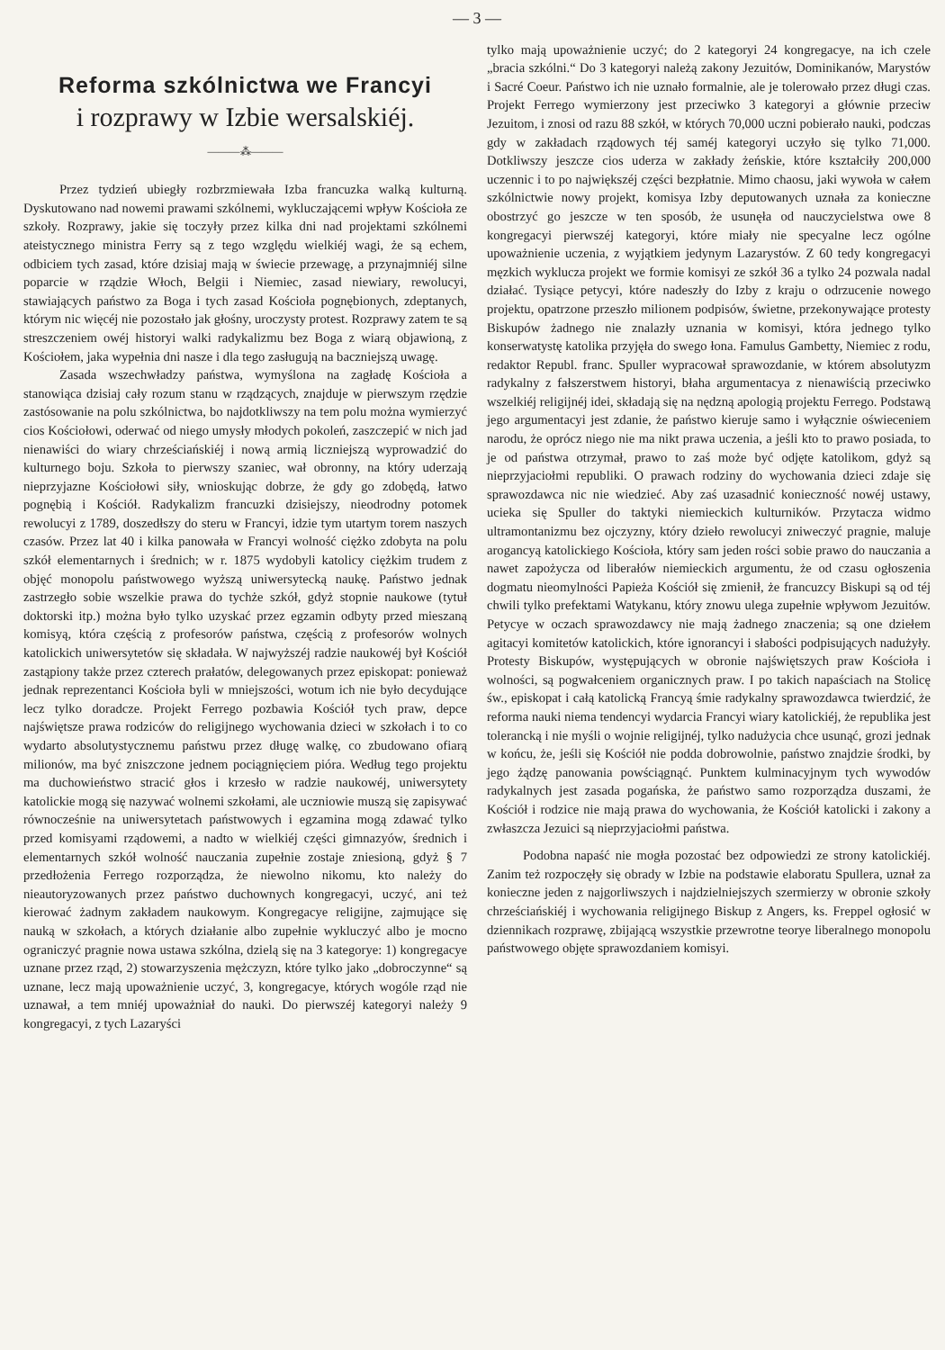— 3 —
Reforma szkólnictwa we Francyi
i rozprawy w Izbie wersalskiéj.
———⁂———
Przez tydzień ubiegły rozbrzmiewała Izba francuzka walką kulturną. Dyskutowano nad nowemi prawami szkólnemi, wykluczającemi wpływ Kościoła ze szkoły. Rozprawy, jakie się toczyły przez kilka dni nad projektami szkólnemi ateistycznego ministra Ferry są z tego względu wielkiéj wagi, że są echem, odbiciem tych zasad, które dzisiaj mają w świecie przewagę, a przynajmniéj silne poparcie w rządzie Włoch, Belgii i Niemiec, zasad niewiary, rewolucyi, stawiających państwo za Boga i tych zasad Kościoła pognębionych, zdeptanych, którym nic więcéj nie pozostało jak głośny, uroczysty protest. Rozprawy zatem te są streszczeniem owéj historyi walki radykalizmu bez Boga z wiarą objawioną, z Kościołem, jaka wypełnia dni nasze i dla tego zasługują na baczniejszą uwagę.
Zasada wszechwładzy państwa, wymyślona na zagładę Kościoła a stanowiąca dzisiaj cały rozum stanu w rządzących, znajduje w pierwszym rzędzie zastósowanie na polu szkólnictwa, bo najdotkliwszy na tem polu można wymierzyć cios Kościołowi, oderwać od niego umysły młodych pokoleń, zaszczepić w nich jad nienawiści do wiary chrześciańskiéj i nową armią liczniejszą wyprowadzić do kulturnego boju. Szkoła to pierwszy szaniec, wał obronny, na który uderzają nieprzyjazne Kościołowi siły, wnioskując dobrze, że gdy go zdobędą, łatwo pognębią i Kościół. Radykalizm francuzki dzisiejszy, nieodrodny potomek rewolucyi z 1789, doszedłszy do steru w Francyi, idzie tym utartym torem naszych czasów. Przez lat 40 i kilka panowała w Francyi wolność ciężko zdobyta na polu szkół elementarnych i średnich; w r. 1875 wydobyli katolicy ciężkim trudem z objęć monopolu państwowego wyższą uniwersytecką naukę. Państwo jednak zastrzegło sobie wszelkie prawa do tychże szkół, gdyż stopnie naukowe (tytuł doktorski itp.) można było tylko uzyskać przez egzamin odbyty przed mieszaną komisyą, która częścią z profesorów państwa, częścią z profesorów wolnych katolickich uniwersytetów się składała. W najwyższéj radzie naukowéj był Kościół zastąpiony także przez czterech prałatów, delegowanych przez episkopat: ponieważ jednak reprezentanci Kościoła byli w mniejszości, wotum ich nie było decydujące lecz tylko doradcze. Projekt Ferrego pozbawia Kościół tych praw, depce najświętsze prawa rodziców do religijnego wychowania dzieci w szkołach i to co wydarto absolutystycznemu państwu przez długę walkę, co zbudowano ofiarą milionów, ma być zniszczone jednem pociągnięciem pióra. Według tego projektu ma duchowieństwo stracić głos i krzesło w radzie naukowéj, uniwersytety katolickie mogą się nazywać wolnemi szkołami, ale uczniowie muszą się zapisywać równocześnie na uniwersytetach państwowych i egzamina mogą zdawać tylko przed komisyami rządowemi, a nadto w wielkiéj części gimnazyów, średnich i elementarnych szkół wolność nauczania zupełnie zostaje zniesioną, gdyż § 7 przedłożenia Ferrego rozporządza, że niewolno nikomu, kto należy do nieautoryzowanych przez państwo duchownych kongregacyi, uczyć, ani też kierować żadnym zakładem naukowym. Kongregacye religijne, zajmujące się nauką w szkołach, a których działanie albo zupełnie wykluczyć albo je mocno ograniczyć pragnie nowa ustawa szkólna, dzielą się na 3 kategorye: 1) kongregacye uznane przez rząd, 2) stowarzyszenia mężczyzn, które tylko jako „dobroczynne“ są uznane, lecz mają upoważnienie uczyć, 3, kongregacye, których wogóle rząd nie uznawał, a tem mniéj upoważniał do nauki. Do pierwszéj kategoryi należy 9 kongregacyi, z tych Lazaryści
tylko mają upoważnienie uczyć; do 2 kategoryi 24 kongregacye, na ich czele „bracia szkólni.“ Do 3 kategoryi należą zakony Jezuitów, Dominikanów, Marystów i Sacré Coeur. Państwo ich nie uznało formalnie, ale je tolerowało przez długi czas. Projekt Ferrego wymierzony jest przeciwko 3 kategoryi a głównie przeciw Jezuitom, i znosi od razu 88 szkół, w których 70,000 uczni pobierało nauki, podczas gdy w zakładach rządowych téj saméj kategoryi uczyło się tylko 71,000. Dotkliwszy jeszcze cios uderza w zakłady żeńskie, które kształciły 200,000 uczennic i to po największéj części bezpłatnie. Mimo chaosu, jaki wywoła w całem szkólnictwie nowy projekt, komisya Izby deputowanych uznała za konieczne obostrzyć go jeszcze w ten sposób, że usunęła od nauczycielstwa owe 8 kongregacyi pierwszéj kategoryi, które miały nie specyalne lecz ogólne upoważnienie uczenia, z wyjątkiem jedynym Lazarystów. Z 60 tedy kongregacyi męzkich wyklucza projekt we formie komisyi ze szkół 36 a tylko 24 pozwala nadal działać. Tysiące petycyi, które nadeszły do Izby z kraju o odrzucenie nowego projektu, opatrzone przeszło milionem podpisów, świetne, przekonywające protesty Biskupów żadnego nie znalazły uznania w komisyi, która jednego tylko konserwatystę katolika przyjęła do swego łona. Famulus Gambetty, Niemiec z rodu, redaktor Republ. franc. Spuller wypracował sprawozdanie, w którem absolutyzm radykalny z fałszerstwem historyi, błaha argumentacya z nienawiścią przeciwko wszelkiéj religijnéj idei, składają się na nędzną apologią projektu Ferrego. Podstawą jego argumentacyi jest zdanie, że państwo kieruje samo i wyłącznie oświeceniem narodu, że oprócz niego nie ma nikt prawa uczenia, a jeśli kto to prawo posiada, to je od państwa otrzymał, prawo to zaś może być odjęte katolikom, gdyż są nieprzyjaciołmi republiki. O prawach rodziny do wychowania dzieci zdaje się sprawozdawca nic nie wiedzieć. Aby zaś uzasadnić konieczność nowéj ustawy, ucieka się Spuller do taktyki niemieckich kulturników. Przytacza widmo ultramontanizmu bez ojczyzny, który dzieło rewolucyi zniweczyć pragnie, maluje arogancyą katolickiego Kościoła, który sam jeden rości sobie prawo do nauczania a nawet zapożycza od liberałów niemieckich argumentu, że od czasu ogłoszenia dogmatu nieomylności Papieża Kościół się zmienił, że francuzcy Biskupi są od téj chwili tylko prefektami Watykanu, który znowu ulega zupełnie wpływom Jezuitów. Petycye w oczach sprawozdawcy nie mają żadnego znaczenia; są one dziełem agitacyi komitetów katolickich, które ignorancyi i słabości podpisujących nadużyły. Protesty Biskupów, występujących w obronie najświętszych praw Kościoła i wolności, są pogwałceniem organicznych praw. I po takich napaściach na Stolicę św., episkopat i całą katolicką Francyą śmie radykalny sprawozdawca twierdzić, że reforma nauki niema tendencyi wydarcia Francyi wiary katolickiéj, że republika jest tolerancką i nie myśli o wojnie religijnéj, tylko nadużycia chce usunąć, grozi jednak w końcu, że, jeśli się Kościół nie podda dobrowolnie, państwo znajdzie środki, by jego żądzę panowania powściągnąć. Punktem kulminacyjnym tych wywodów radykalnych jest zasada pogańska, że państwo samo rozporządza duszami, że Kościół i rodzice nie mają prawa do wychowania, że Kościół katolicki i zakony a zwłaszcza Jezuici są nieprzyjaciołmi państwa.
Podobna napaść nie mogła pozostać bez odpowiedzi ze strony katolickiéj. Zanim też rozpoczęły się obrady w Izbie na podstawie elaboratu Spullera, uznał za konieczne jeden z najgorliwszych i najdzielniejszych szermierzy w obronie szkoły chrześciańskiéj i wychowania religijnego Biskup z Angers, ks. Freppel ogłosić w dziennikach rozprawę, zbijającą wszystkie przewrotne teorye liberalnego monopolu państwowego objęte sprawozdaniem komisyi.